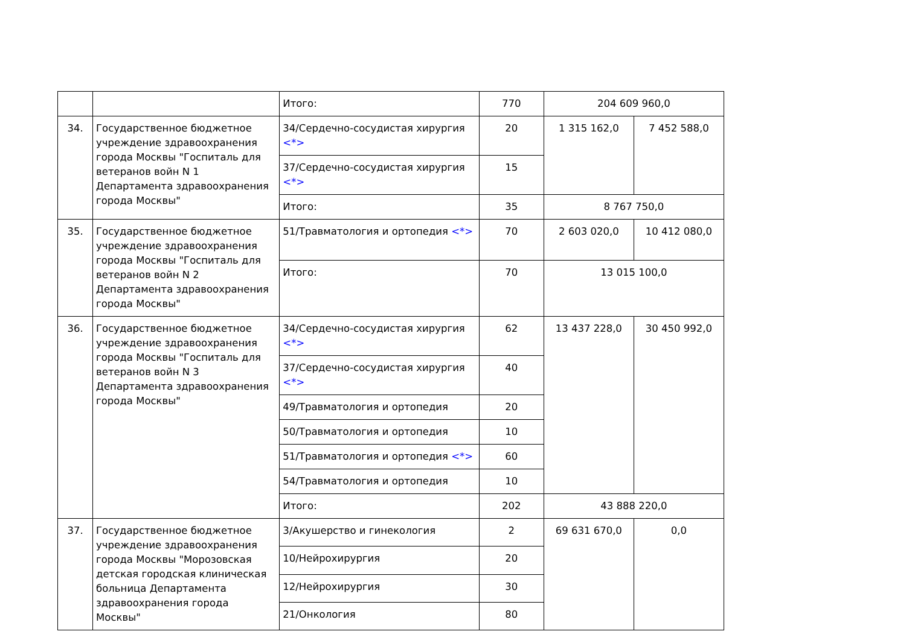| | | Итого: | 770 | 204 609 960,0 | |
| 34. | Государственное бюджетное учреждение здравоохранения города Москвы "Госпиталь для ветеранов войн N 1 Департамента здравоохранения города Москвы" | 34/Сердечно-сосудистая хирургия <*> | 20 | 1 315 162,0 | 7 452 588,0 |
| | | 37/Сердечно-сосудистая хирургия <*> | 15 | | |
| | | Итого: | 35 | 8 767 750,0 | |
| 35. | Государственное бюджетное учреждение здравоохранения города Москвы "Госпиталь для ветеранов войн N 2 Департамента здравоохранения города Москвы" | 51/Травматология и ортопедия <*> | 70 | 2 603 020,0 | 10 412 080,0 |
| | | Итого: | 70 | 13 015 100,0 | |
| 36. | Государственное бюджетное учреждение здравоохранения города Москвы "Госпиталь для ветеранов войн N 3 Департамента здравоохранения города Москвы" | 34/Сердечно-сосудистая хирургия <*> | 62 | 13 437 228,0 | 30 450 992,0 |
| | | 37/Сердечно-сосудистая хирургия <*> | 40 | | |
| | | 49/Травматология и ортопедия | 20 | | |
| | | 50/Травматология и ортопедия | 10 | | |
| | | 51/Травматология и ортопедия <*> | 60 | | |
| | | 54/Травматология и ортопедия | 10 | | |
| | | Итого: | 202 | 43 888 220,0 | |
| 37. | Государственное бюджетное учреждение здравоохранения города Москвы "Морозовская детская городская клиническая больница Департамента здравоохранения города Москвы" | 3/Акушерство и гинекология | 2 | 69 631 670,0 | 0,0 |
| | | 10/Нейрохирургия | 20 | | |
| | | 12/Нейрохирургия | 30 | | |
| | | 21/Онкология | 80 | | |